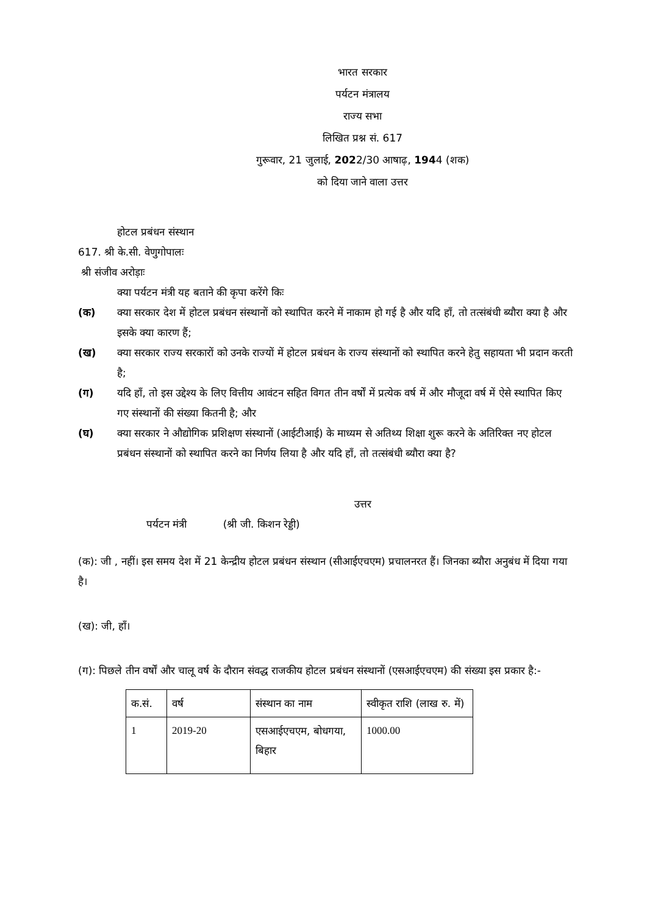भारत सरकार
पर्यटन मंत्रालय
राज्य सभा
लिखित प्रश्न सं. 617
गुरूवार, 21 जुलाई, 2022/30 आषाढ़, 1944 (शक)
को दिया जाने वाला उत्तर
होटल प्रबंधन संस्थान
617. श्री के.सी. वेणुगोपालः
श्री संजीव अरोड़ाः
क्या पर्यटन मंत्री यह बताने की कृपा करेंगे किः
(क) क्या सरकार देश में होटल प्रबंधन संस्थानों को स्थापित करने में नाकाम हो गई है और यदि हाँ, तो तत्संबंधी ब्यौरा क्या है और इसके क्या कारण हैं;
(ख) क्या सरकार राज्य सरकारों को उनके राज्यों में होटल प्रबंधन के राज्य संस्थानों को स्थापित करने हेतु सहायता भी प्रदान करती है;
(ग) यदि हाँ, तो इस उद्देश्य के लिए वित्तीय आवंटन सहित विगत तीन वर्षों में प्रत्येक वर्ष में और मौजूदा वर्ष में ऐसे स्थापित किए गए संस्थानों की संख्या कितनी है; और
(घ) क्या सरकार ने औद्योगिक प्रशिक्षण संस्थानों (आईटीआई) के माध्यम से अतिथ्य शिक्षा शुरू करने के अतिरिक्त नए होटल प्रबंधन संस्थानों को स्थापित करने का निर्णय लिया है और यदि हाँ, तो तत्संबंधी ब्यौरा क्या है?
उत्तर
पर्यटन मंत्री (श्री जी. किशन रेड्डी)
(क): जी , नहीं। इस समय देश में 21 केन्द्रीय होटल प्रबंधन संस्थान (सीआईएचएम) प्रचालनरत हैं। जिनका ब्यौरा अनुबंध में दिया गया है।
(ख): जी, हाँ।
(ग): पिछले तीन वर्षों और चालू वर्ष के दौरान संवद्ध राजकीय होटल प्रबंधन संस्थानों (एसआईएचएम) की संख्या इस प्रकार है:-
| क.सं. | वर्ष | संस्थान का नाम | स्वीकृत राशि (लाख रु. में) |
| 1 | 2019-20 | एसआईएचएम, बोधगया, बिहार | 1000.00 |